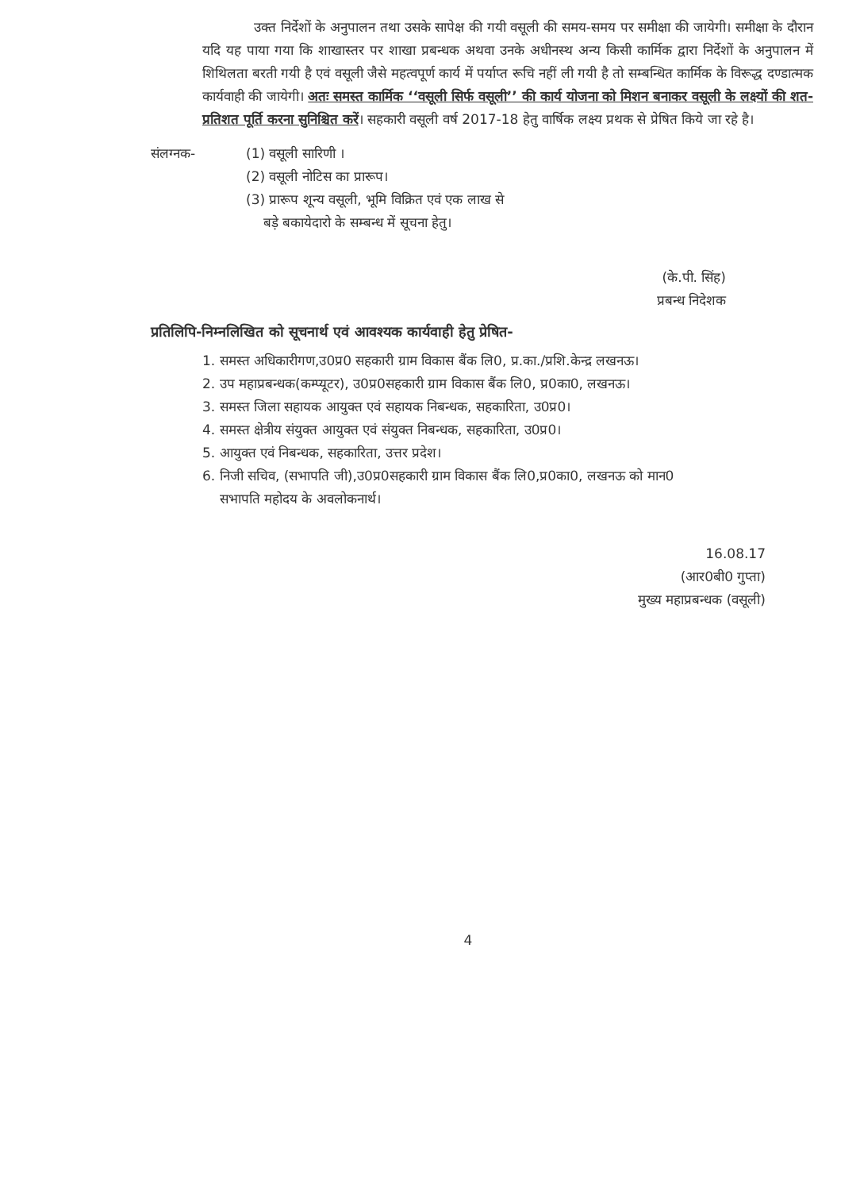उक्त निर्देशों के अनुपालन तथा उसके सापेक्ष की गयी वसूली की समय-समय पर समीक्षा की जायेगी। समीक्षा के दौरान यदि यह पाया गया कि शाखास्तर पर शाखा प्रबन्धक अथवा उनके अधीनस्थ अन्य किसी कार्मिक द्वारा निर्देशों के अनुपालन में शिथिलता बरती गयी है एवं वसूली जैसे महत्वपूर्ण कार्य में पर्याप्त रूचि नहीं ली गयी है तो सम्बन्धित कार्मिक के विरूद्ध दण्डात्मक कार्यवाही की जायेगी। अतः समस्त कार्मिक ‘‘वसूली सिर्फ वसूली’’ की कार्य योजना को मिशन बनाकर वसूली के लक्ष्यों की शत-प्रतिशत पूर्ति करना सुनिश्चित करें। सहकारी वसूली वर्ष 2017-18 हेतु वार्षिक लक्ष्य प्रथक से प्रेषित किये जा रहे है।
संलग्नक- (1) वसूली सारिणी ।
(2) वसूली नोटिस का प्रारूप।
(3) प्रारूप शून्य वसूली, भूमि विक्रित एवं एक लाख से
बड़े बकायेदारो के सम्बन्ध में सूचना हेतु।
(के.पी. सिंह)
प्रबन्ध निदेशक
प्रतिलिपि-निम्नलिखित को सूचनार्थ एवं आवश्यक कार्यवाही हेतु प्रेषित-
1. समस्त अधिकारीगण,उ0प्र0 सहकारी ग्राम विकास बैंक लि0, प्र.का./प्रशि.केन्द्र लखनऊ।
2. उप महाप्रबन्धक(कम्प्यूटर), उ0प्र0सहकारी ग्राम विकास बैंक लि0, प्र0का0, लखनऊ।
3. समस्त जिला सहायक आयुक्त एवं सहायक निबन्धक, सहकारिता, उ0प्र0।
4. समस्त क्षेत्रीय संयुक्त आयुक्त एवं संयुक्त निबन्धक, सहकारिता, उ0प्र0।
5. आयुक्त एवं निबन्धक, सहकारिता, उत्तर प्रदेश।
6. निजी सचिव, (सभापति जी),उ0प्र0सहकारी ग्राम विकास बैंक लि0,प्र0का0, लखनऊ को मान0
सभापति महोदय के अवलोकनार्थ।
16.08.17
(आर0बी0 गुप्ता)
मुख्य महाप्रबन्धक (वसूली)
4